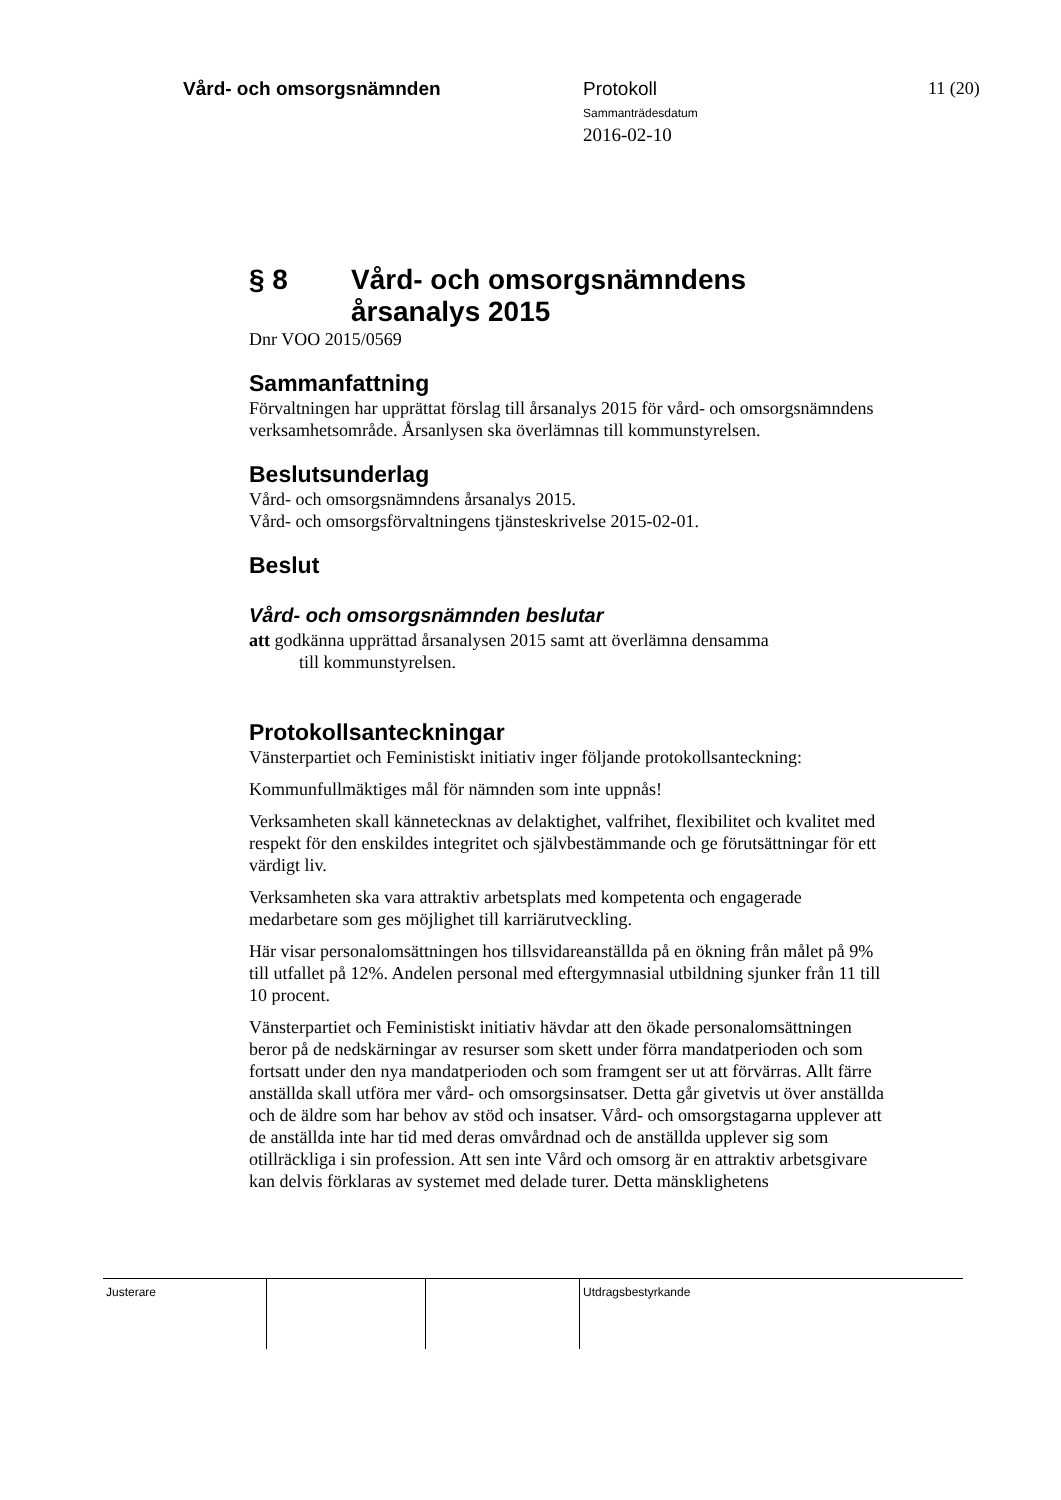Vård- och omsorgsnämnden Protokoll
Sammanträdesdatum
2016-02-10
11 (20)
§ 8 Vård- och omsorgsnämndens
årsanalys 2015
Dnr VOO 2015/0569
Sammanfattning
Förvaltningen har upprättat förslag till årsanalys 2015 för vård- och omsorgsnämndens verksamhetsområde. Årsanlysen ska överlämnas till kommunstyrelsen.
Beslutsunderlag
Vård- och omsorgsnämndens årsanalys 2015.
Vård- och omsorgsförvaltningens tjänsteskrivelse 2015-02-01.
Beslut
Vård- och omsorgsnämnden beslutar
att godkänna upprättad årsanalysen 2015 samt att överlämna densamma
till kommunstyrelsen.
Protokollsanteckningar
Vänsterpartiet och Feministiskt initiativ inger följande protokollsanteckning:
Kommunfullmäktiges mål för nämnden som inte uppnås!
Verksamheten skall kännetecknas av delaktighet, valfrihet, flexibilitet och kvalitet med respekt för den enskildes integritet och självbestämmande och ge förutsättningar för ett värdigt liv.
Verksamheten ska vara attraktiv arbetsplats med kompetenta och engagerade medarbetare som ges möjlighet till karriärutveckling.
Här visar personalomsättningen hos tillsvidareanställda på en ökning från målet på 9% till utfallet på 12%. Andelen personal med eftergymnasial utbildning sjunker från 11 till 10 procent.
Vänsterpartiet och Feministiskt initiativ hävdar att den ökade personalomsättningen beror på de nedskärningar av resurser som skett under förra mandatperioden och som fortsatt under den nya mandatperioden och som framgent ser ut att förvärras. Allt färre anställda skall utföra mer vård- och omsorgsinsatser. Detta går givetvis ut över anställda och de äldre som har behov av stöd och insatser. Vård- och omsorgstagarna upplever att de anställda inte har tid med deras omvårdnad och de anställda upplever sig som otillräckliga i sin profession. Att sen inte Vård och omsorg är en attraktiv arbetsgivare kan delvis förklaras av systemet med delade turer. Detta mänsklighetens
Justerare Utdragsbestyrkande